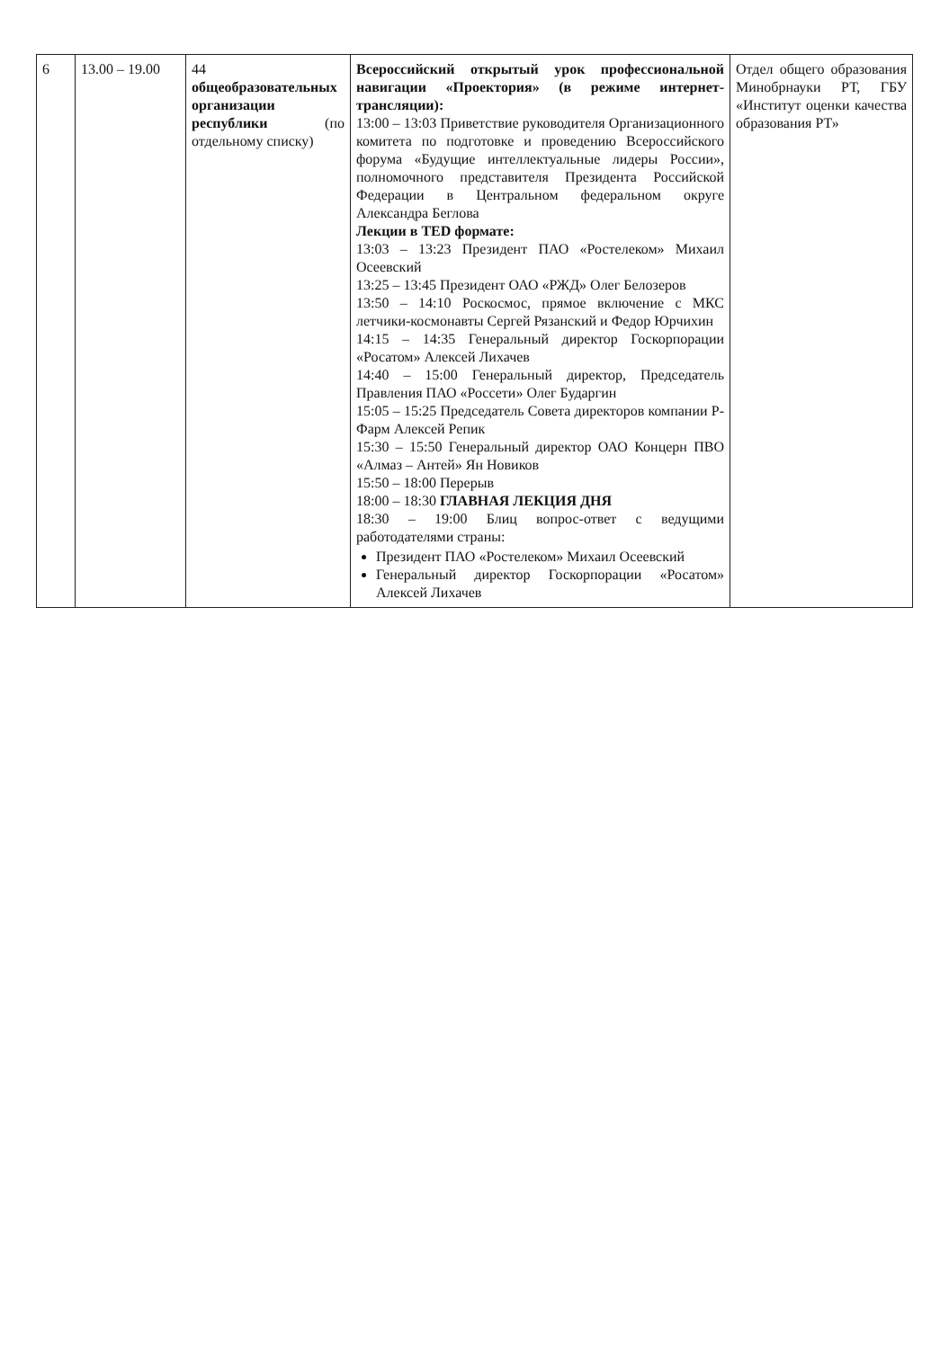| 6 | 13.00 – 19.00 | 44 общеобразовательных организации республики (по отдельному списку) | Всероссийский открытый урок профессиональной навигации «Проектория» (в режиме интернет-трансляции): 13:00 – 13:03 Приветствие руководителя Организационного комитета по подготовке и проведению Всероссийского форума «Будущие интеллектуальные лидеры России», полномочного представителя Президента Российской Федерации в Центральном федеральном округе Александра Беглова Лекции в TED формате: 13:03 – 13:23 Президент ПАО «Ростелеком» Михаил Осеевский 13:25 – 13:45 Президент ОАО «РЖД» Олег Белозеров 13:50 – 14:10 Роскосмос, прямое включение с МКС летчики-космонавты Сергей Рязанский и Федор Юрчихин 14:15 – 14:35 Генеральный директор Госкорпорации «Росатом» Алексей Лихачев 14:40 – 15:00 Генеральный директор, Председатель Правления ПАО «Россети» Олег Бударгин 15:05 – 15:25 Председатель Совета директоров компании Р-Фарм Алексей Репик 15:30 – 15:50 Генеральный директор ОАО Концерн ПВО «Алмаз – Антей» Ян Новиков 15:50 – 18:00 Перерыв 18:00 – 18:30 ГЛАВНАЯ ЛЕКЦИЯ ДНЯ 18:30 – 19:00 Блиц вопрос-ответ с ведущими работодателями страны: Президент ПАО «Ростелеком» Михаил Осеевский Генеральный директор Госкорпорации «Росатом» Алексей Лихачев | Отдел общего образования Минобрнауки РТ, ГБУ «Институт оценки качества образования РТ» |